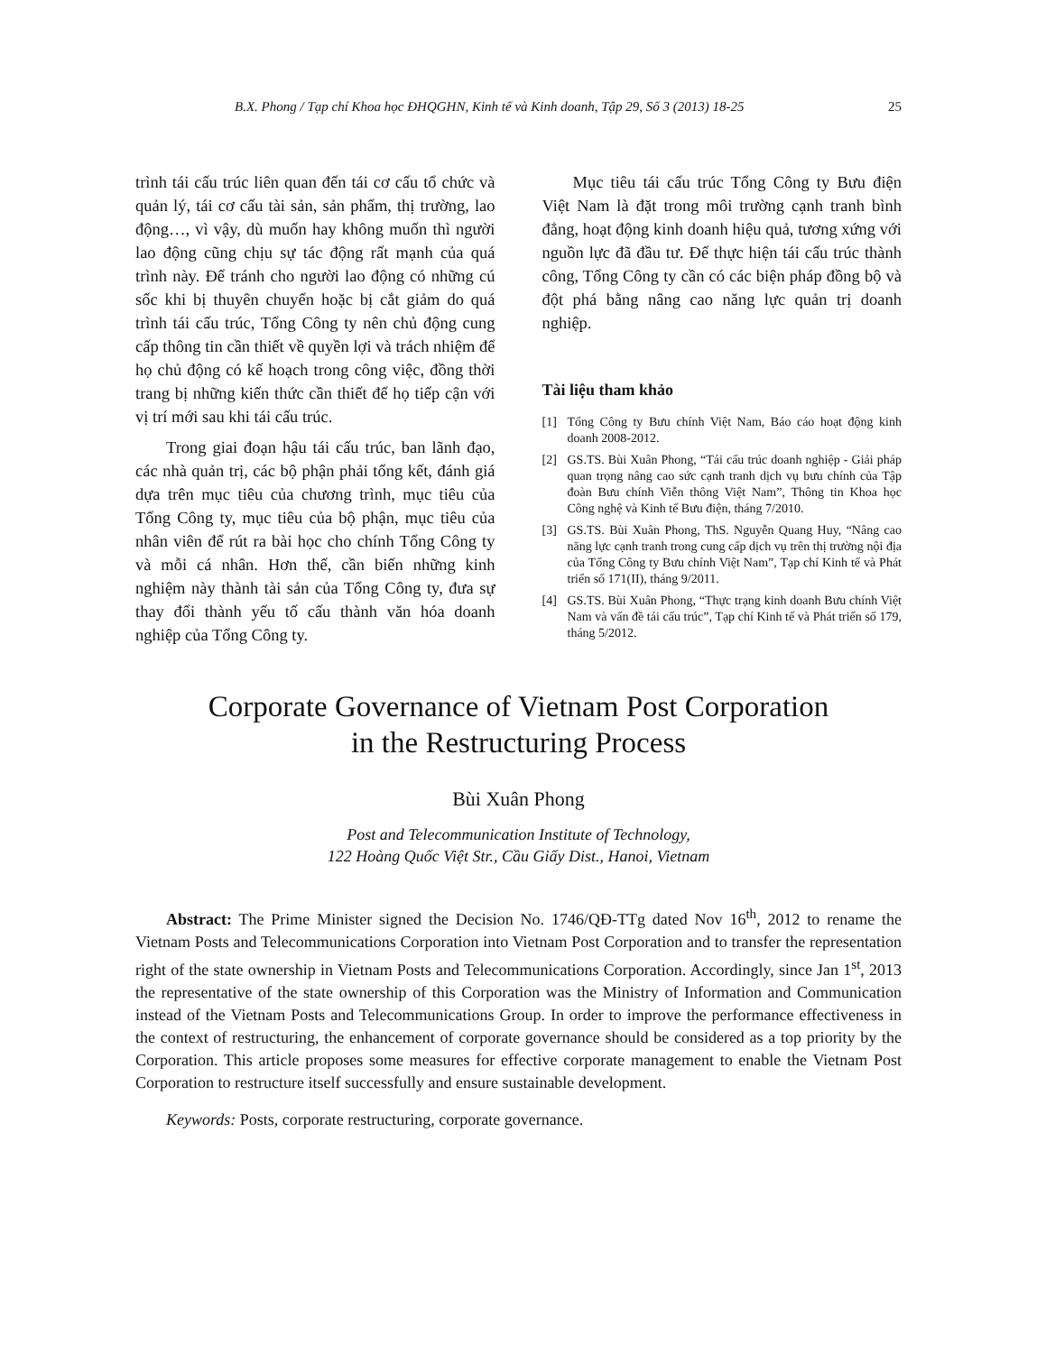B.X. Phong / Tạp chí Khoa học ĐHQGHN, Kinh tế và Kinh doanh, Tập 29, Số 3 (2013) 18-25 25
trình tái cấu trúc liên quan đến tái cơ cấu tổ chức và quản lý, tái cơ cấu tài sản, sản phẩm, thị trường, lao động…, vì vậy, dù muốn hay không muốn thì người lao động cũng chịu sự tác động rất mạnh của quá trình này. Để tránh cho người lao động có những cú sốc khi bị thuyên chuyển hoặc bị cắt giảm do quá trình tái cấu trúc, Tổng Công ty nên chủ động cung cấp thông tin cần thiết về quyền lợi và trách nhiệm để họ chủ động có kế hoạch trong công việc, đồng thời trang bị những kiến thức cần thiết để họ tiếp cận với vị trí mới sau khi tái cấu trúc.
Trong giai đoạn hậu tái cấu trúc, ban lãnh đạo, các nhà quản trị, các bộ phận phải tổng kết, đánh giá dựa trên mục tiêu của chương trình, mục tiêu của Tổng Công ty, mục tiêu của bộ phận, mục tiêu của nhân viên để rút ra bài học cho chính Tổng Công ty và mỗi cá nhân. Hơn thế, cần biến những kinh nghiệm này thành tài sản của Tổng Công ty, đưa sự thay đổi thành yếu tố cấu thành văn hóa doanh nghiệp của Tổng Công ty.
Mục tiêu tái cấu trúc Tổng Công ty Bưu điện Việt Nam là đặt trong môi trường cạnh tranh bình đẳng, hoạt động kinh doanh hiệu quả, tương xứng với nguồn lực đã đầu tư. Để thực hiện tái cấu trúc thành công, Tổng Công ty cần có các biện pháp đồng bộ và đột phá bằng nâng cao năng lực quản trị doanh nghiệp.
Tài liệu tham khảo
[1] Tổng Công ty Bưu chính Việt Nam, Báo cáo hoạt động kinh doanh 2008-2012.
[2] GS.TS. Bùi Xuân Phong, “Tái cấu trúc doanh nghiệp - Giải pháp quan trọng nâng cao sức cạnh tranh dịch vụ bưu chính của Tập đoàn Bưu chính Viễn thông Việt Nam”, Thông tin Khoa học Công nghệ và Kinh tế Bưu điện, tháng 7/2010.
[3] GS.TS. Bùi Xuân Phong, ThS. Nguyễn Quang Huy, “Nâng cao năng lực cạnh tranh trong cung cấp dịch vụ trên thị trường nội địa của Tổng Công ty Bưu chính Việt Nam”, Tạp chí Kinh tế và Phát triển số 171(II), tháng 9/2011.
[4] GS.TS. Bùi Xuân Phong, “Thực trạng kinh doanh Bưu chính Việt Nam và vấn đề tái cấu trúc”, Tạp chí Kinh tế và Phát triển số 179, tháng 5/2012.
Corporate Governance of Vietnam Post Corporation
in the Restructuring Process
Bùi Xuân Phong
Post and Telecommunication Institute of Technology,
122 Hoàng Quốc Việt Str., Cầu Giấy Dist., Hanoi, Vietnam
Abstract: The Prime Minister signed the Decision No. 1746/QĐ-TTg dated Nov 16<sup>th</sup>, 2012 to rename the Vietnam Posts and Telecommunications Corporation into Vietnam Post Corporation and to transfer the representation right of the state ownership in Vietnam Posts and Telecommunications Corporation. Accordingly, since Jan 1<sup>st</sup>, 2013 the representative of the state ownership of this Corporation was the Ministry of Information and Communication instead of the Vietnam Posts and Telecommunications Group. In order to improve the performance effectiveness in the context of restructuring, the enhancement of corporate governance should be considered as a top priority by the Corporation. This article proposes some measures for effective corporate management to enable the Vietnam Post Corporation to restructure itself successfully and ensure sustainable development.
Keywords: Posts, corporate restructuring, corporate governance.